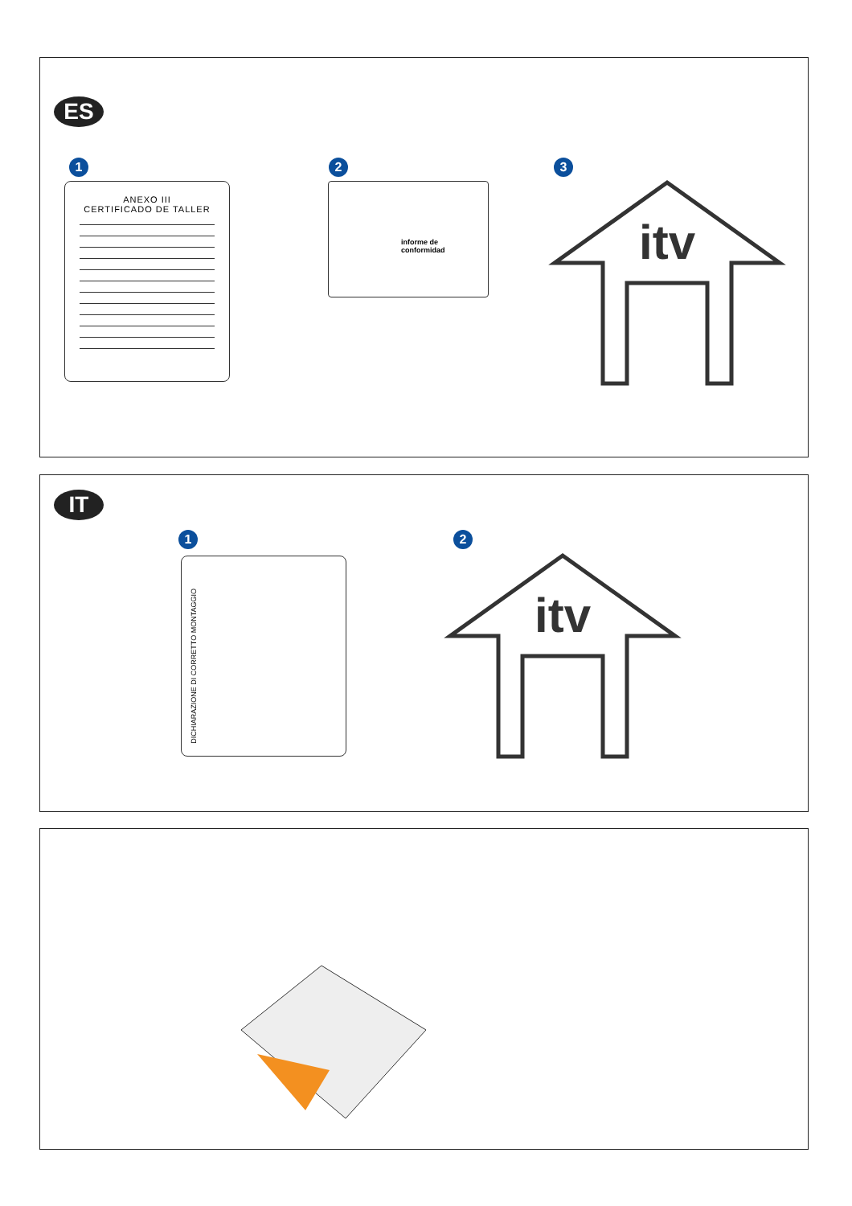ES
1
ANEXO III
CERTIFICADO DE TALLER
2
informe de
conformidad
3
itv
IT
1
DICHIARAZIONE DI CORRETTO MONTAGGIO
2
itv